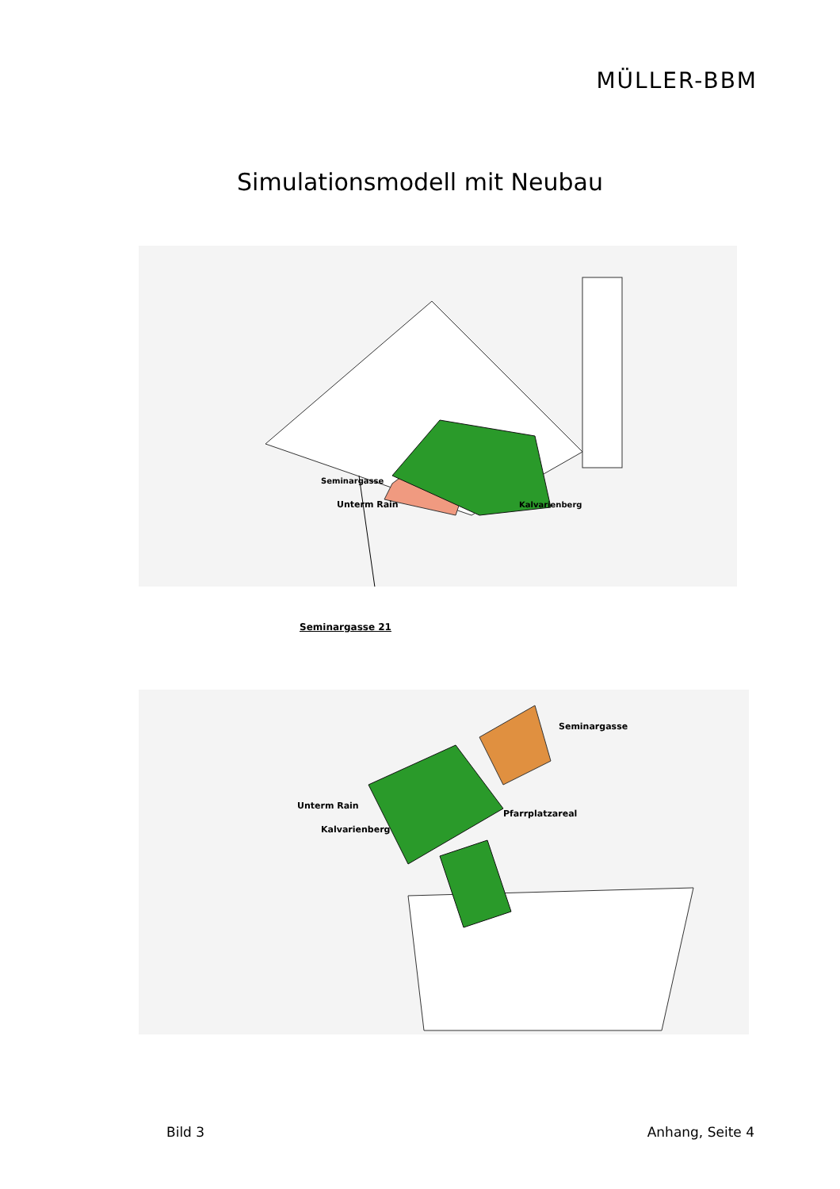MÜLLER-BBM
Simulationsmodell mit Neubau
Unterm Rain
Seminargasse
Kalvarienberg
Seminargasse 21
Unterm Rain
Kalvarienberg
Pfarrplatzareal
Seminargasse
Bild 3 Anhang, Seite 4